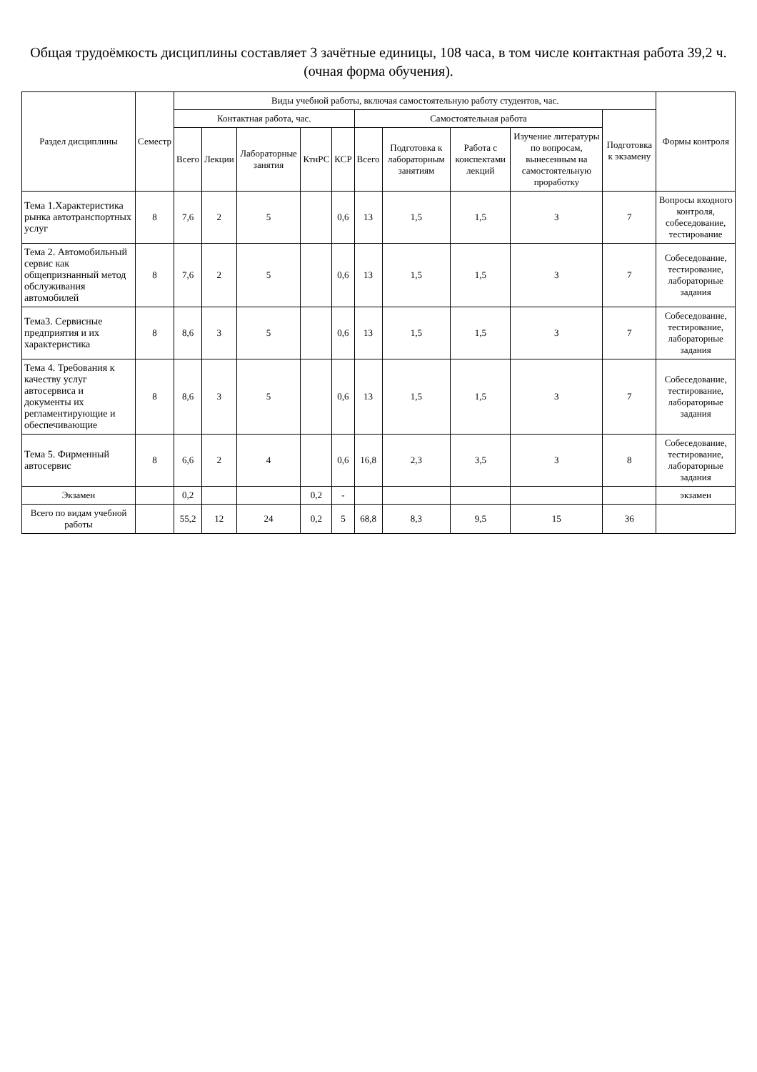Общая трудоёмкость дисциплины составляет 3 зачётные единицы, 108 часа, в том числе контактная работа 39,2 ч.
(очная форма обучения).
| Раздел дисциплины | Семестр | Виды учебной работы, включая самостоятельную работу студентов, час. | | | | | | | | | | Формы контроля |
| --- | --- | --- | --- | --- | --- | --- | --- | --- | --- | --- | --- | --- |
| | | Контактная работа, час. | | | | | Самостоятельная работа | | | | Подготовка к экзамену | |
| | | Всего | Лекции | Лабораторные занятия | КтнРС | КСР | Всего | Подготовка к лабораторным занятиям | Работа с конспектами лекций | Изучение литературы по вопросам, вынесенным на самостоятельную проработку | | |
| Тема 1.Характеристика рынка автотранспортных услуг | 8 | 7,6 | 2 | 5 | | 0,6 | 13 | 1,5 | 1,5 | 3 | 7 | Вопросы входного контроля, собеседование, тестирование |
| Тема 2. Автомобильный сервис как общепризнанный метод обслуживания автомобилей | 8 | 7,6 | 2 | 5 | | 0,6 | 13 | 1,5 | 1,5 | 3 | 7 | Собеседование, тестирование, лабораторные задания |
| Тема3. Сервисные предприятия и их характеристика | 8 | 8,6 | 3 | 5 | | 0,6 | 13 | 1,5 | 1,5 | 3 | 7 | Собеседование, тестирование, лабораторные задания |
| Тема 4. Требования к качеству услуг автосервиса и документы их регламентирующие и обеспечивающие | 8 | 8,6 | 3 | 5 | | 0,6 | 13 | 1,5 | 1,5 | 3 | 7 | Собеседование, тестирование, лабораторные задания |
| Тема 5. Фирменный автосервис | 8 | 6,6 | 2 | 4 | | 0,6 | 16,8 | 2,3 | 3,5 | 3 | 8 | Собеседование, тестирование, лабораторные задания |
| Экзамен | | 0,2 | | | 0,2 | - | | | | | | экзамен |
| Всего по видам учебной работы | | 55,2 | 12 | 24 | 0,2 | 5 | 68,8 | 8,3 | 9,5 | 15 | 36 | |